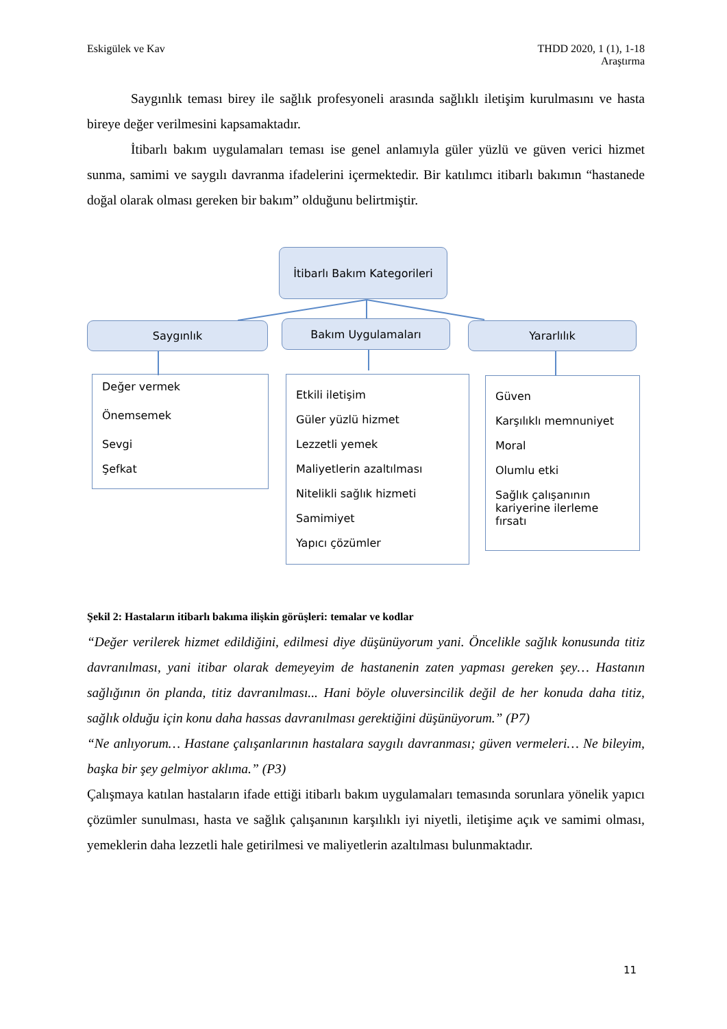Eskigülek ve Kav THDD 2020, 1 (1), 1-18
Araştırma
Saygınlık teması birey ile sağlık profesyoneli arasında sağlıklı iletişim kurulmasını ve hasta bireye değer verilmesini kapsamaktadır.
İtibarlı bakım uygulamaları teması ise genel anlamıyla güler yüzlü ve güven verici hizmet sunma, samimi ve saygılı davranma ifadelerini içermektedir. Bir katılımcı itibarlı bakımın “hastanede doğal olarak olması gereken bir bakım” olduğunu belirtmiştir.
İtibarlı Bakım Kategorileri
Saygınlık Bakım Uygulamaları Yararlılık
Değer vermek
Önemsemek
Sevgi
Şefkat
Etkili iletişim
Güler yüzlü hizmet
Lezzetli yemek
Maliyetlerin azaltılması
Nitelikli sağlık hizmeti
Samimiyet
Yapıcı çözümler
Güven
Karşılıklı memnuniyet
Moral
Olumlu etki
Sağlık çalışanının
kariyerine ilerleme fırsatı
Şekil 2: Hastaların itibarlı bakıma ilişkin görüşleri: temalar ve kodlar
“Değer verilerek hizmet edildiğini, edilmesi diye düşünüyorum yani. Öncelikle sağlık konusunda titiz davranılması, yani itibar olarak demeyeyim de hastanenin zaten yapması gereken şey… Hastanın sağlığının ön planda, titiz davranılması... Hani böyle oluversincilik değil de her konuda daha titiz, sağlık olduğu için konu daha hassas davranılması gerektiğini düşünüyorum.” (P7)
“Ne anlıyorum… Hastane çalışanlarının hastalara saygılı davranması; güven vermeleri… Ne bileyim, başka bir şey gelmiyor aklıma.” (P3)
Çalışmaya katılan hastaların ifade ettiği itibarlı bakım uygulamaları temasında sorunlara yönelik yapıcı çözümler sunulması, hasta ve sağlık çalışanının karşılıklı iyi niyetli, iletişime açık ve samimi olması, yemeklerin daha lezzetli hale getirilmesi ve maliyetlerin azaltılması bulunmaktadır.
11